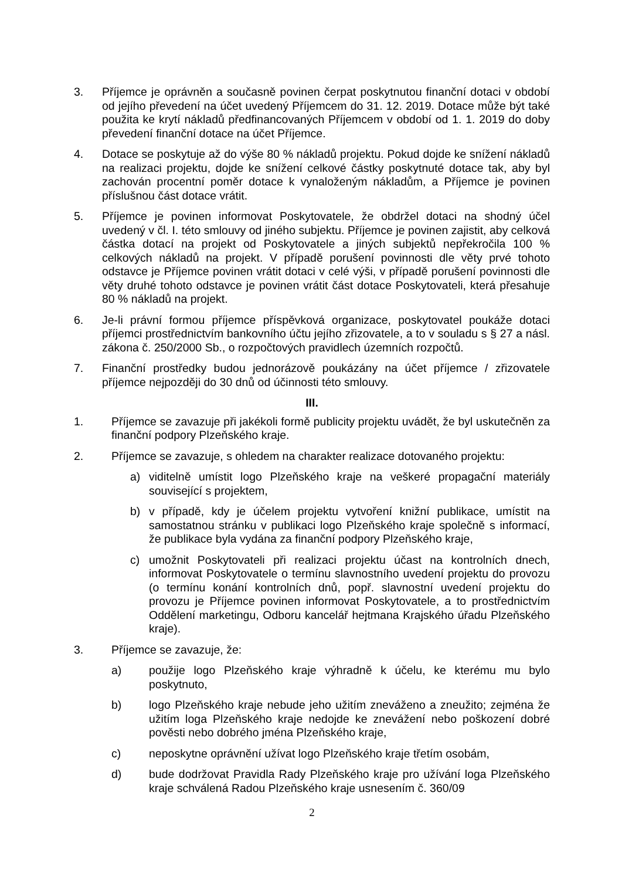3. Příjemce je oprávněn a současně povinen čerpat poskytnutou finanční dotaci v období od jejího převedení na účet uvedený Příjemcem do 31. 12. 2019. Dotace může být také použita ke krytí nákladů předfinancovaných Příjemcem v období od 1. 1. 2019 do doby převedení finanční dotace na účet Příjemce.
4. Dotace se poskytuje až do výše 80 % nákladů projektu. Pokud dojde ke snížení nákladů na realizaci projektu, dojde ke snížení celkové částky poskytnuté dotace tak, aby byl zachován procentní poměr dotace k vynaloženým nákladům, a Příjemce je povinen příslušnou část dotace vrátit.
5. Příjemce je povinen informovat Poskytovatele, že obdržel dotaci na shodný účel uvedený v čl. I. této smlouvy od jiného subjektu. Příjemce je povinen zajistit, aby celková částka dotací na projekt od Poskytovatele a jiných subjektů nepřekročila 100 % celkových nákladů na projekt. V případě porušení povinnosti dle věty prvé tohoto odstavce je Příjemce povinen vrátit dotaci v celé výši, v případě porušení povinnosti dle věty druhé tohoto odstavce je povinen vrátit část dotace Poskytovateli, která přesahuje 80 % nákladů na projekt.
6. Je-li právní formou příjemce příspěvková organizace, poskytovatel poukáže dotaci příjemci prostřednictvím bankovního účtu jejího zřizovatele, a to v souladu s § 27 a násl. zákona č. 250/2000 Sb., o rozpočtových pravidlech územních rozpočtů.
7. Finanční prostředky budou jednorázově poukázány na účet příjemce / zřizovatele příjemce nejpozději do 30 dnů od účinnosti této smlouvy.
III.
1. Příjemce se zavazuje při jakékoli formě publicity projektu uvádět, že byl uskutečněn za finanční podpory Plzeňského kraje.
2. Příjemce se zavazuje, s ohledem na charakter realizace dotovaného projektu:
a) viditelně umístit logo Plzeňského kraje na veškeré propagační materiály související s projektem,
b) v případě, kdy je účelem projektu vytvoření knižní publikace, umístit na samostatnou stránku v publikaci logo Plzeňského kraje společně s informací, že publikace byla vydána za finanční podpory Plzeňského kraje,
c) umožnit Poskytovateli při realizaci projektu účast na kontrolních dnech, informovat Poskytovatele o termínu slavnostního uvedení projektu do provozu (o termínu konání kontrolních dnů, popř. slavnostní uvedení projektu do provozu je Příjemce povinen informovat Poskytovatele, a to prostřednictvím Oddělení marketingu, Odboru kancelář hejtmana Krajského úřadu Plzeňského kraje).
3. Příjemce se zavazuje, že:
a) použije logo Plzeňského kraje výhradně k účelu, ke kterému mu bylo poskytnuto,
b) logo Plzeňského kraje nebude jeho užitím zneváženo a zneužito; zejména že užitím loga Plzeňského kraje nedojde ke znevážení nebo poškození dobré pověsti nebo dobrého jména Plzeňského kraje,
c) neposkytne oprávnění užívat logo Plzeňského kraje třetím osobám,
d) bude dodržovat Pravidla Rady Plzeňského kraje pro užívání loga Plzeňského kraje schválená Radou Plzeňského kraje usnesením č. 360/09
2